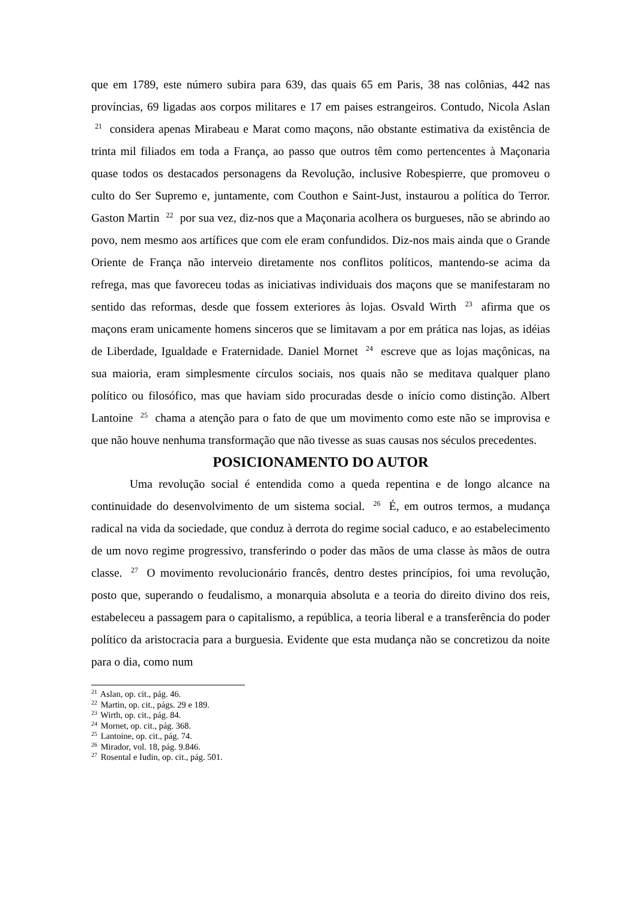que em 1789, este número subira para 639, das quais 65 em Paris, 38 nas colônias, 442 nas províncias, 69 ligadas aos corpos militares e 17 em paises estrangeiros. Contudo, Nicola Aslan <sup>21</sup> considera apenas Mirabeau e Marat como maçons, não obstante estimativa da existência de trinta mil filiados em toda a França, ao passo que outros têm como pertencentes à Maçonaria quase todos os destacados personagens da Revolução, inclusive Robespierre, que promoveu o culto do Ser Supremo e, juntamente, com Couthon e Saint-Just, instaurou a política do Terror. Gaston Martin <sup>22</sup> por sua vez, diz-nos que a Maçonaria acolhera os burgueses, não se abrindo ao povo, nem mesmo aos artífices que com ele eram confundidos. Diz-nos mais ainda que o Grande Oriente de França não interveio diretamente nos conflitos políticos, mantendo-se acima da refrega, mas que favoreceu todas as iniciativas individuais dos maçons que se manifestaram no sentido das reformas, desde que fossem exteriores às lojas. Osvald Wirth <sup>23</sup> afirma que os maçons eram unicamente homens sinceros que se limitavam a por em prática nas lojas, as idéias de Liberdade, Igualdade e Fraternidade. Daniel Mornet <sup>24</sup> escreve que as lojas maçônicas, na sua maioria, eram simplesmente círculos sociais, nos quais não se meditava qualquer plano político ou filosófico, mas que haviam sido procuradas desde o início como distinção. Albert Lantoine <sup>25</sup> chama a atenção para o fato de que um movimento como este não se improvisa e que não houve nenhuma transformação que não tivesse as suas causas nos séculos precedentes.
POSICIONAMENTO DO AUTOR
Uma revolução social é entendida como a queda repentina e de longo alcance na continuidade do desenvolvimento de um sistema social. <sup>26</sup> É, em outros termos, a mudança radical na vida da sociedade, que conduz à derrota do regime social caduco, e ao estabelecimento de um novo regime progressivo, transferindo o poder das mãos de uma classe às mãos de outra classe. <sup>27</sup> O movimento revolucionário francês, dentro destes princípios, foi uma revolução, posto que, superando o feudalismo, a monarquia absoluta e a teoria do direito divino dos reis, estabeleceu a passagem para o capitalismo, a república, a teoria liberal e a transferência do poder político da aristocracia para a burguesia. Evidente que esta mudança não se concretizou da noite para o dia, como num
<sup>21</sup> Aslan, op. cit., pág. 46.
<sup>22</sup> Martin, op. cit., págs. 29 e 189.
<sup>23</sup> Wirth, op. cit., pág. 84.
<sup>24</sup> Mornet, op. cit., pág. 368.
<sup>25</sup> Lantoine, op. cit., pág. 74.
<sup>26</sup> Mirador, vol. 18, pág. 9.846.
<sup>27</sup> Rosental e Iudin, op. cit., pág. 501.